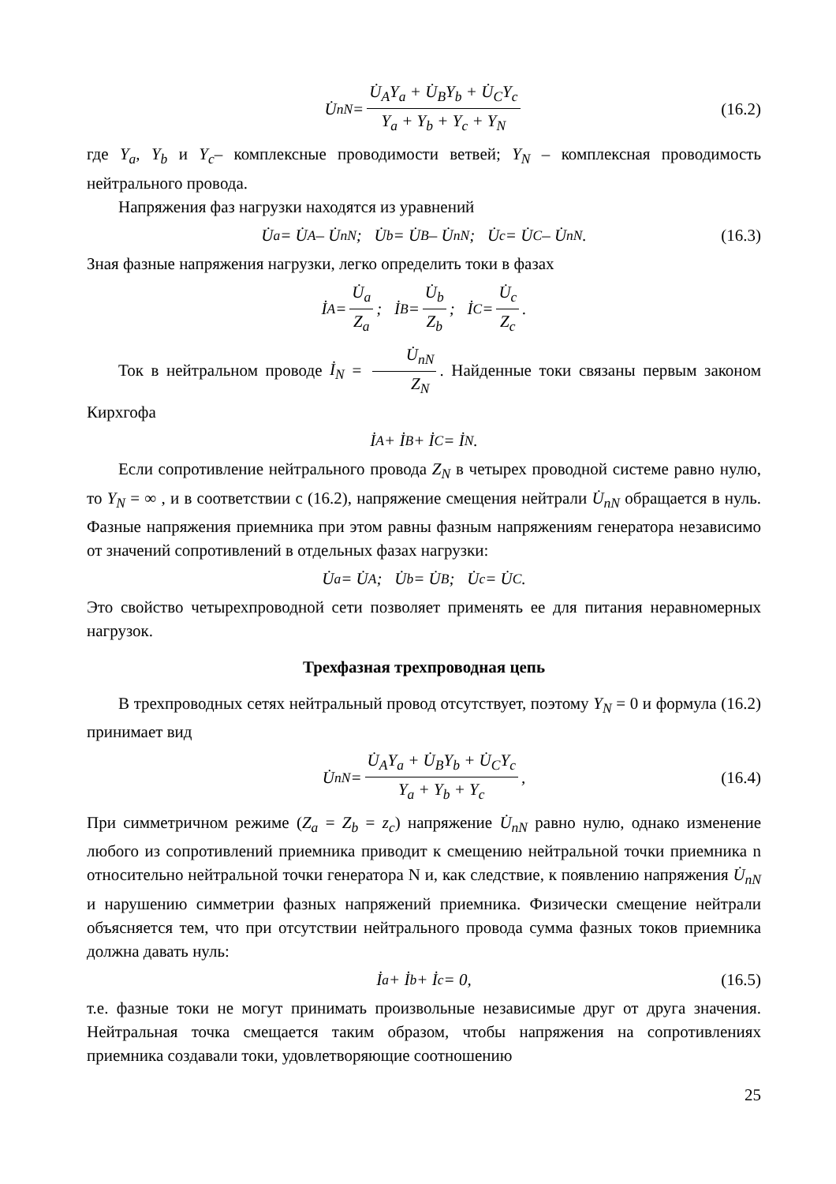U̇<sub>nN</sub> = U̇<sub>A</sub>Y<sub>a</sub> + U̇<sub>B</sub>Y<sub>b</sub> + U̇<sub>C</sub>Y<sub>c</sub> Y<sub>a</sub> + Y<sub>b</sub> + Y<sub>c</sub> + Y<sub>N</sub> (16.2)
где Y<sub>a</sub>, Y<sub>b</sub> и Y<sub>c</sub>– комплексные проводимости ветвей; Y<sub>N</sub> – комплексная проводимость нейтрального провода.
Напряжения фаз нагрузки находятся из уравнений
U̇<sub>a</sub> = U̇<sub>A</sub> – U̇<sub>nN</sub>; U̇<sub>b</sub> = U̇<sub>B</sub> – U̇<sub>nN</sub>; U̇<sub>c</sub> = U̇<sub>C</sub> – U̇<sub>nN</sub>. (16.3)
Зная фазные напряжения нагрузки, легко определить токи в фазах
İ<sub>A</sub> = U̇<sub>a</sub> Z<sub>a</sub>; İ<sub>B</sub> = U̇<sub>b</sub> Z<sub>b</sub>; İ<sub>C</sub> = U̇<sub>c</sub> Z<sub>c</sub>.
Ток в нейтральном проводе İ<sub>N</sub> = U̇<sub>nN</sub> Z<sub>N</sub>. Найденные токи связаны первым законом Кирхгофа
İ<sub>A</sub> + İ<sub>B</sub> + İ<sub>C</sub> = İ<sub>N</sub>.
Если сопротивление нейтрального провода Z<sub>N</sub> в четырех проводной системе равно нулю, то Y<sub>N</sub> = ∞ , и в соответствии с (16.2), напряжение смещения нейтрали U̇<sub>nN</sub> обращается в нуль. Фазные напряжения приемника при этом равны фазным напряжениям генератора независимо от значений сопротивлений в отдельных фазах нагрузки:
U̇<sub>a</sub> = U̇<sub>A</sub>; U̇<sub>b</sub> = U̇<sub>B</sub>; U̇<sub>c</sub> = U̇<sub>C</sub>.
Это свойство четырехпроводной сети позволяет применять ее для питания неравномерных нагрузок.
Трехфазная трехпроводная цепь
В трехпроводных сетях нейтральный провод отсутствует, поэтому Y<sub>N</sub> = 0 и формула (16.2) принимает вид
U̇<sub>nN</sub> = U̇<sub>A</sub>Y<sub>a</sub> + U̇<sub>B</sub>Y<sub>b</sub> + U̇<sub>C</sub>Y<sub>c</sub> Y<sub>a</sub> + Y<sub>b</sub> + Y<sub>c</sub>, (16.4)
При симметричном режиме (Z<sub>a</sub> = Z<sub>b</sub> = z<sub>c</sub>) напряжение U̇<sub>nN</sub> равно нулю, однако изменение любого из сопротивлений приемника приводит к смещению нейтральной точки приемника n относительно нейтральной точки генератора N и, как следствие, к появлению напряжения U̇<sub>nN</sub> и нарушению симметрии фазных напряжений приемника. Физически смещение нейтрали объясняется тем, что при отсутствии нейтрального провода сумма фазных токов приемника должна давать нуль:
İ<sub>a</sub> + İ<sub>b</sub> + İ<sub>c</sub> = 0, (16.5)
т.е. фазные токи не могут принимать произвольные независимые друг от друга значения. Нейтральная точка смещается таким образом, чтобы напряжения на сопротивлениях приемника создавали токи, удовлетворяющие соотношению
25